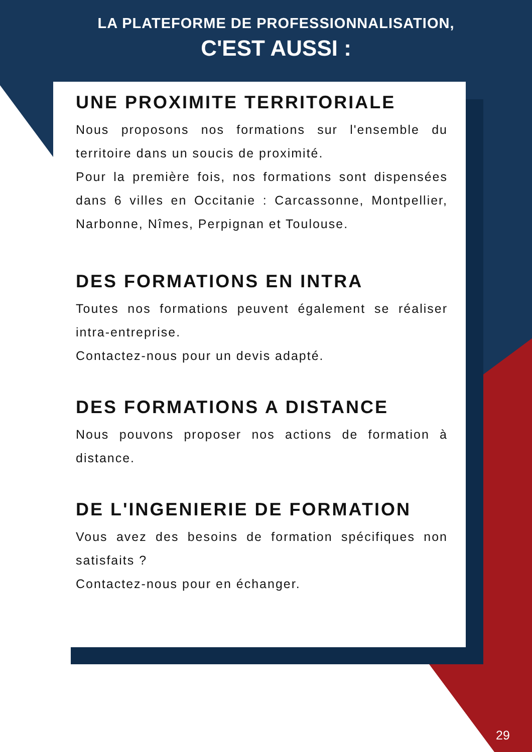LA PLATEFORME DE PROFESSIONNALISATION,
C'EST AUSSI :
UNE PROXIMITE TERRITORIALE
Nous proposons nos formations sur l'ensemble du territoire dans un soucis de proximité.
Pour la première fois, nos formations sont dispensées dans 6 villes en Occitanie : Carcassonne, Montpellier, Narbonne, Nîmes, Perpignan et Toulouse.
DES FORMATIONS EN INTRA
Toutes nos formations peuvent également se réaliser intra-entreprise.
Contactez-nous pour un devis adapté.
DES FORMATIONS A DISTANCE
Nous pouvons proposer nos actions de formation à distance.
DE L'INGENIERIE DE FORMATION
Vous avez des besoins de formation spécifiques non satisfaits ?
Contactez-nous pour en échanger.
29